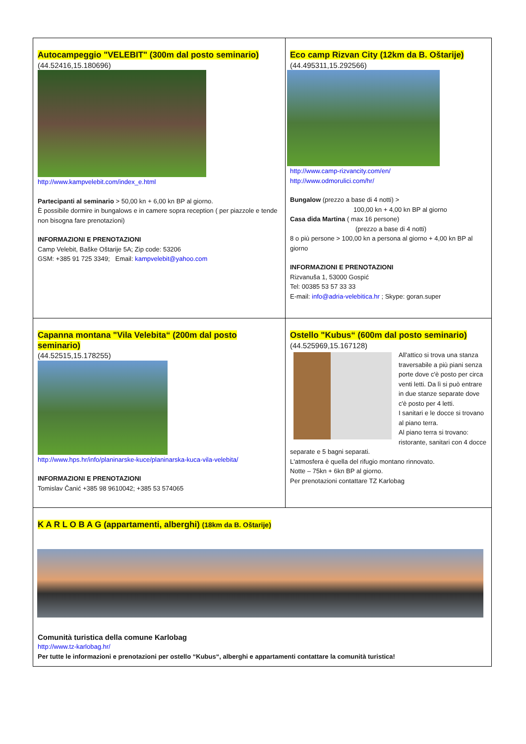| Autocampeggio "VELEBIT" (300m dal posto seminario) (44.52416,15.180696) http://www.kampvelebit.com/index_e.html Partecipanti al seminario > 50,00 kn + 6,00 kn BP al giorno. È possibile dormire in bungalows e in camere sopra reception ( per piazzole e tende non bisogna fare prenotazioni) INFORMAZIONI E PRENOTAZIONI Camp Velebit, Baške Oštarije 5A; Zip code: 53206 GSM: +385 91 725 3349; Email: kampvelebit@yahoo.com | Eco camp Rizvan City (12km da B. Oštarije) (44.495311,15.292566) http://www.camp-rizvancity.com/en/ http://www.odmorulici.com/hr/ Bungalow (prezzo a base di 4 notti) > 100,00 kn + 4,00 kn BP al giorno Casa dida Martina ( max 16 persone) (prezzo a base di 4 notti) 8 o più persone > 100,00 kn a persona al giorno + 4,00 kn BP al giorno INFORMAZIONI E PRENOTAZIONI Rizvanuša 1, 53000 Gospić Tel: 00385 53 57 33 33 E-mail: info@adria-velebitica.hr ; Skype: goran.super |
| Capanna montana "Vila Velebita“ (200m dal posto seminario) (44.52515,15.178255) http://www.hps.hr/info/planinarske-kuce/planinarska-kuca-vila-velebita/ INFORMAZIONI E PRENOTAZIONI Tomislav Čanić +385 98 9610042; +385 53 574065 | Ostello "Kubus“ (600m dal posto seminario) (44.525969,15.167128) All'attico si trova una stanza traversabile a più piani senza porte dove c'è posto per circa venti letti. Da lì si può entrare in due stanze separate dove c'è posto per 4 letti. I sanitari e le docce si trovano al piano terra. Al piano terra si trovano: ristorante, sanitari con 4 docce separate e 5 bagni separati. L'atmosfera è quella del rifugio montano rinnovato. Notte – 75kn + 6kn BP al giorno. Per prenotazioni contattare TZ Karlobag |
| K A R L O B A G (appartamenti, alberghi) (18km da B. Oštarije) Comunità turistica della comune Karlobag http://www.tz-karlobag.hr/ Per tutte le informazioni e prenotazioni per ostello “Kubus“, alberghi e appartamenti contattare la comunità turistica! | |